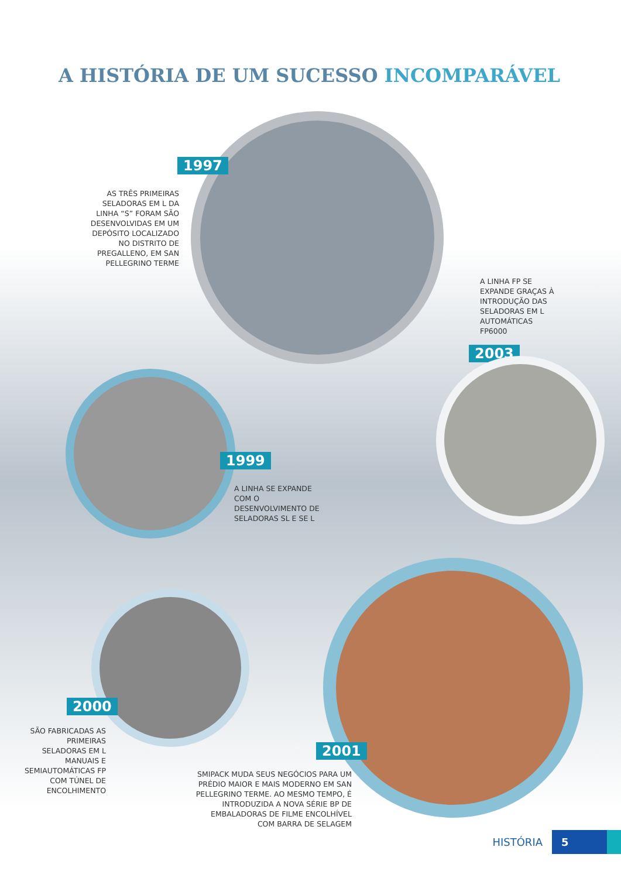A HISTÓRIA DE UM SUCESSO INCOMPARÁVEL
1997
AS TRÊS PRIMEIRAS SELADORAS EM L DA LINHA “S” FORAM SÃO DESENVOLVIDAS EM UM DEPÓSITO LOCALIZADO NO DISTRITO DE PREGALLENO, EM SAN PELLEGRINO TERME
A LINHA FP SE EXPANDE GRAÇAS À INTRODUÇÃO DAS SELADORAS EM L AUTOMÁTICAS FP6000
2003
1999
A LINHA SE EXPANDE COM O DESENVOLVIMENTO DE SELADORAS SL E SE L
2000
SÃO FABRICADAS AS PRIMEIRAS SELADORAS EM L MANUAIS E SEMIAUTOMÁTICAS FP COM TÚNEL DE ENCOLHIMENTO
2001
SMIPACK MUDA SEUS NEGÓCIOS PARA UM PRÉDIO MAIOR E MAIS MODERNO EM SAN PELLEGRINO TERME. AO MESMO TEMPO, É INTRODUZIDA A NOVA SÉRIE BP DE EMBALADORAS DE FILME ENCOLHÍVEL COM BARRA DE SELAGEM
HISTÓRIA 5